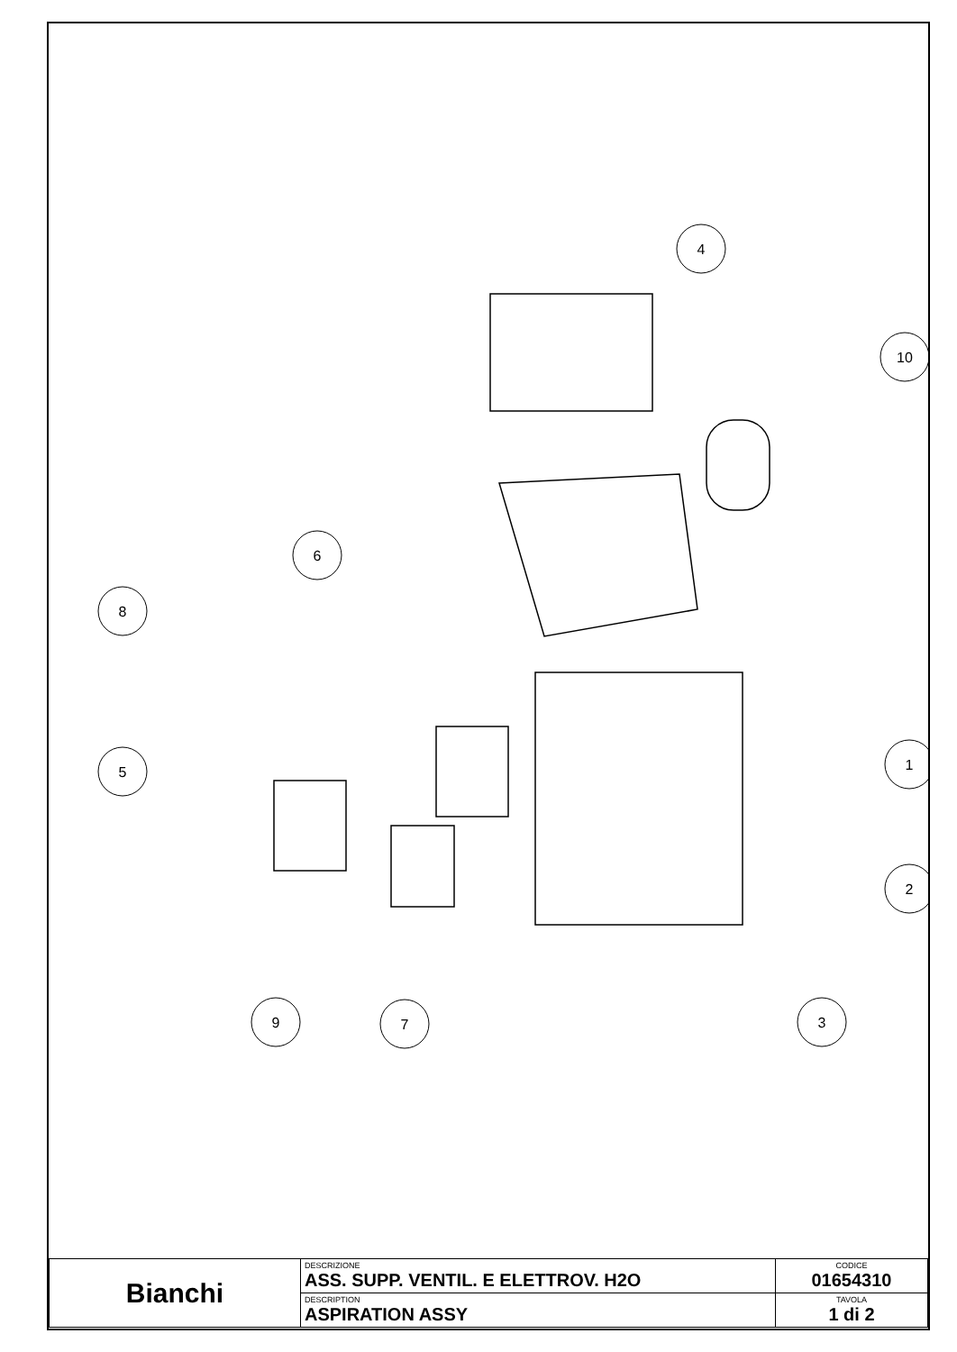4
10
6
8
5
1
2
9
7
3
| Bianchi | DESCRIZIONE ASS. SUPP. VENTIL. E ELETTROV. H2O | CODICE 01654310 |
| | DESCRIPTION ASPIRATION ASSY | TAVOLA 1 di 2 |